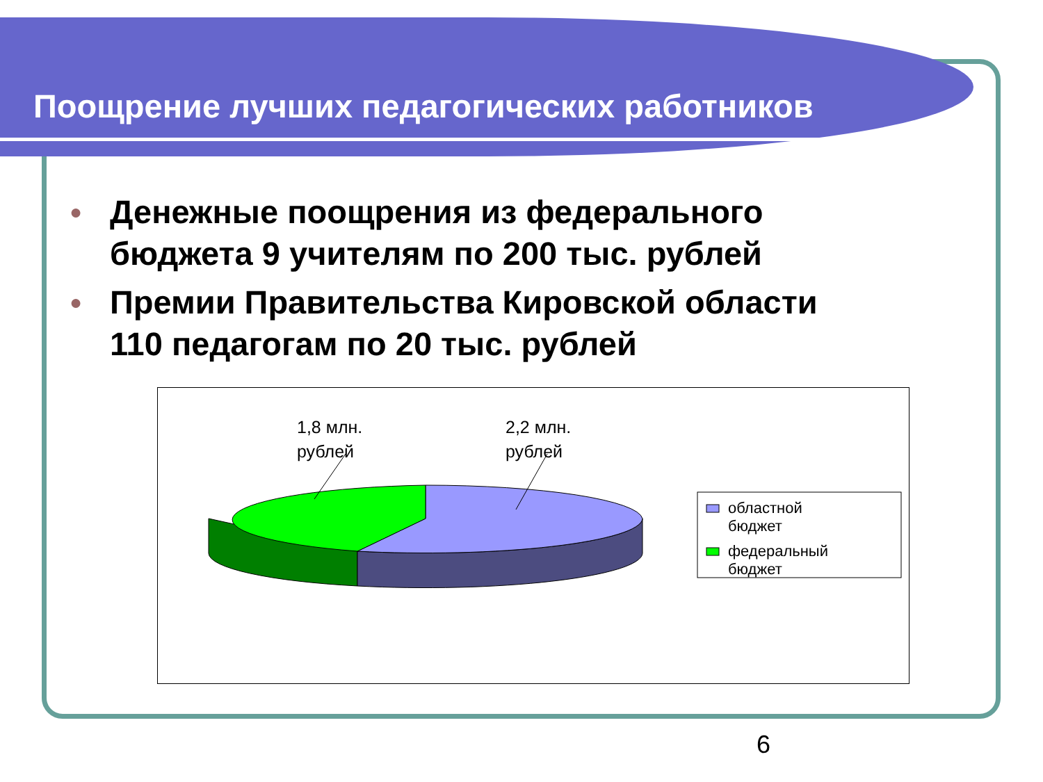Поощрение лучших педагогических работников
● Денежные поощрения из федерального бюджета 9 учителям по 200 тыс. рублей
● Премии Правительства Кировской области 110 педагогам по 20 тыс. рублей
1,8 млн.
рублей
2,2 млн.
рублей
областной
бюджет
федеральный
бюджет
6